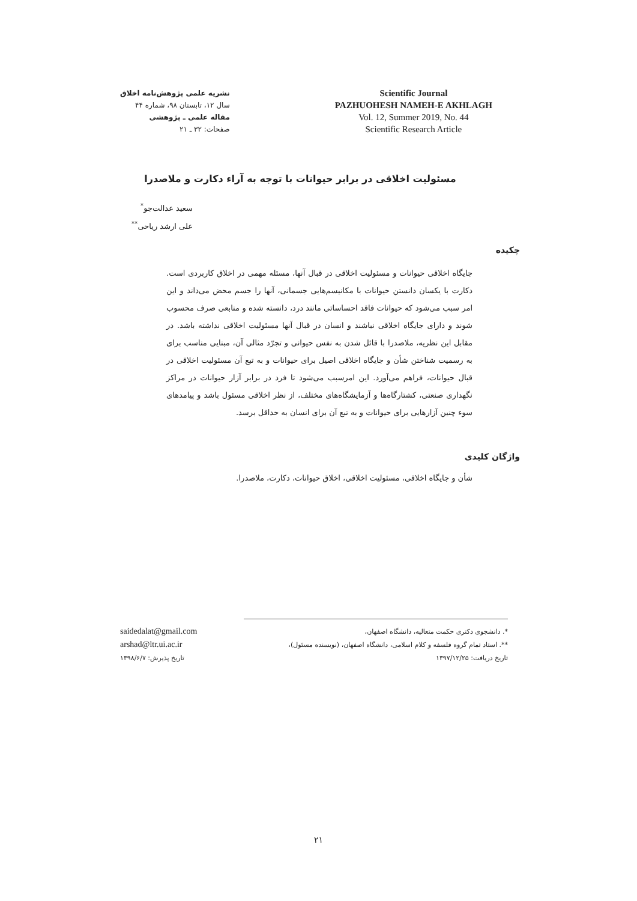نشریه علمی پژوهش‌نامه اخلاق
سال ۱۲، تابستان ۹۸، شماره ۴۴
مقاله علمی ـ پژوهشی
صفحات: ۳۲ ـ ۲۱
Scientific Journal
PAZHUOHESH NAMEH-E AKHLAGH
Vol. 12, Summer 2019, No. 44
Scientific Research Article
مسئولیت اخلاقی در برابر حیوانات با توجه به آراء دکارت و ملاصدرا
سعید عدالت‌جو<sup>*</sup>
علی ارشد ریاحی<sup>**</sup>
چکیده
جایگاه اخلاقی حیوانات و مسئولیت اخلاقی در قبال آنها، مسئله مهمی در اخلاق کاربردی است. دکارت با یکسان دانستن حیوانات با مکانیسم‌هایی جسمانی، آنها را جسم محض می‌داند و این امر سبب می‌شود که حیوانات فاقد احساساتی مانند درد، دانسته شده و منابعی صرف محسوب شوند و دارای جایگاه اخلاقی نباشند و انسان در قبال آنها مسئولیت اخلاقی نداشته باشد. در مقابل این نظریه، ملاصدرا با قائل شدن به نفس حیوانی و تجرّد مثالی آن، مبنایی مناسب برای به رسمیت شناختن شأن و جایگاه اخلاقی اصیل برای حیوانات و به تبع آن مسئولیت اخلاقی در قبال حیوانات، فراهم می‌آورد. این امرسبب می‌شود تا فرد در برابر آزار حیوانات در مراکز نگهداری صنعتی، کشتارگاه‌ها و آزمایشگاه‌های مختلف، از نظر اخلاقی مسئول باشد و پیامدهای سوء چنین آزارهایی برای حیوانات و به تبع آن برای انسان به حداقل برسد.
واژگان کلیدی
شأن و جایگاه اخلاقی، مسئولیت اخلاقی، اخلاق حیوانات، دکارت، ملاصدرا.
*. دانشجوی دکتری حکمت متعالیه، دانشگاه اصفهان،
**. استاد تمام گروه فلسفه و کلام اسلامی، دانشگاه اصفهان، (نویسنده مسئول)،
تاریخ دریافت: ۱۳۹۷/۱۲/۲۵
saidedalat@gmail.com
arshad@ltr.ui.ac.ir
تاریخ پذیرش: ۱۳۹۸/۶/۷
۲۱